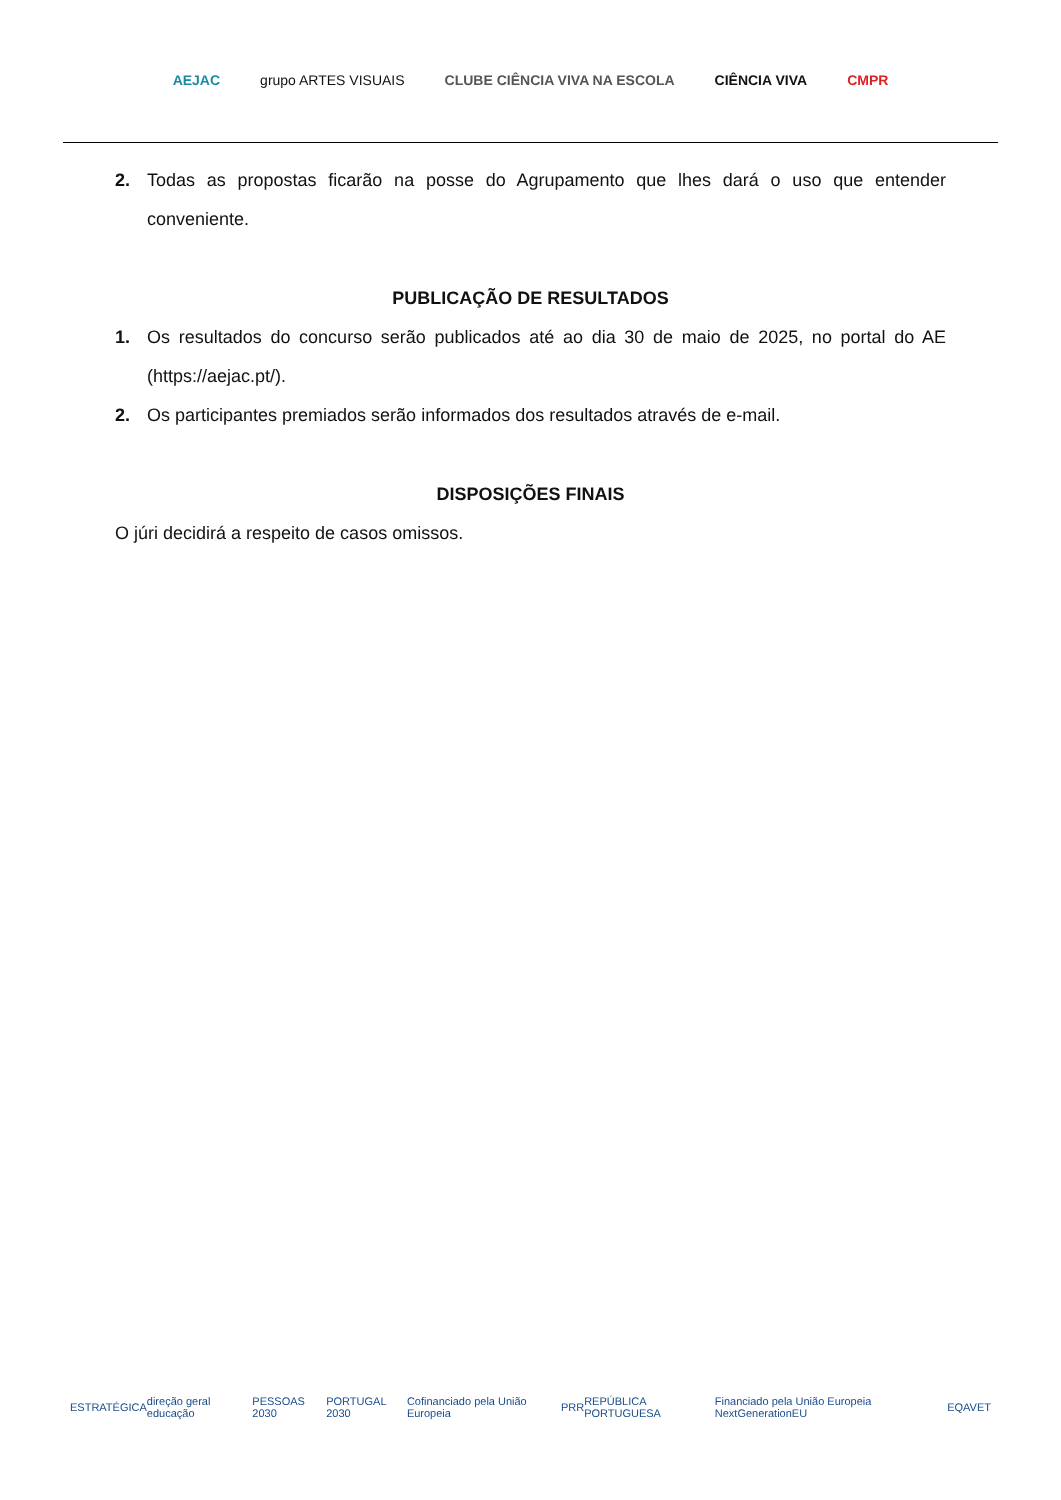AEJAC grupo ARTES VISUAIS CLUBE CIÊNCIA VIVA NA ESCOLA CIÊNCIA VIVA CMPR
2. Todas as propostas ficarão na posse do Agrupamento que lhes dará o uso que entender conveniente.
PUBLICAÇÃO DE RESULTADOS
1. Os resultados do concurso serão publicados até ao dia 30 de maio de 2025, no portal do AE (https://aejac.pt/).
2. Os participantes premiados serão informados dos resultados através de e-mail.
DISPOSIÇÕES FINAIS
O júri decidirá a respeito de casos omissos.
ESTRATÉGICA direção geral educação PESSOAS 2030 PORTUGAL 2030 Cofinanciado pela União Europeia PRR REPÚBLICA PORTUGUESA Financiado pela União Europeia NextGenerationEU EQAVET